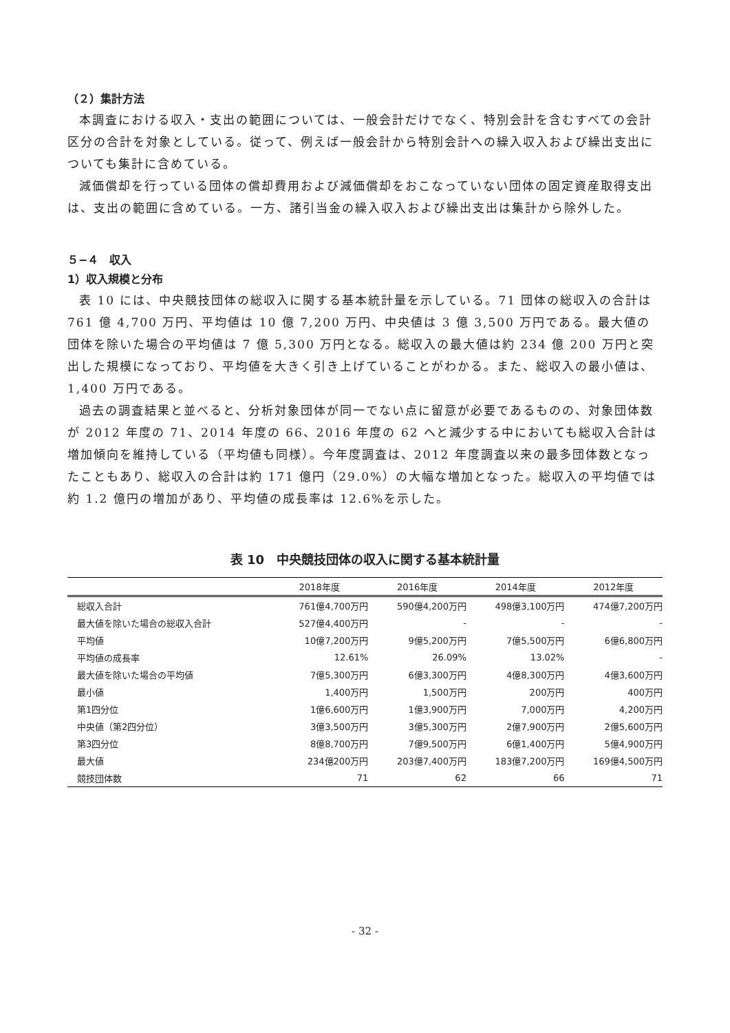（２）集計方法
本調査における収入・支出の範囲については、一般会計だけでなく、特別会計を含むすべての会計区分の合計を対象としている。従って、例えば一般会計から特別会計への繰入収入および繰出支出についても集計に含めている。
減価償却を行っている団体の償却費用および減価償却をおこなっていない団体の固定資産取得支出は、支出の範囲に含めている。一方、諸引当金の繰入収入および繰出支出は集計から除外した。
５−４　収入
1）収入規模と分布
表 10 には、中央競技団体の総収入に関する基本統計量を示している。71 団体の総収入の合計は 761 億 4,700 万円、平均値は 10 億 7,200 万円、中央値は 3 億 3,500 万円である。最大値の団体を除いた場合の平均値は 7 億 5,300 万円となる。総収入の最大値は約 234 億 200 万円と突出した規模になっており、平均値を大きく引き上げていることがわかる。また、総収入の最小値は、1,400 万円である。
過去の調査結果と並べると、分析対象団体が同一でない点に留意が必要であるものの、対象団体数が 2012 年度の 71、2014 年度の 66、2016 年度の 62 へと減少する中においても総収入合計は増加傾向を維持している（平均値も同様）。今年度調査は、2012 年度調査以来の最多団体数となったこともあり、総収入の合計は約 171 億円（29.0%）の大幅な増加となった。総収入の平均値では約 1.2 億円の増加があり、平均値の成長率は 12.6%を示した。
表 10　中央競技団体の収入に関する基本統計量
| | 2018年度 | 2016年度 | 2014年度 | 2012年度 |
| --- | --- | --- | --- | --- |
| 総収入合計 | 761億4,700万円 | 590億4,200万円 | 498億3,100万円 | 474億7,200万円 |
| 最大値を除いた場合の総収入合計 | 527億4,400万円 | - | - | - |
| 平均値 | 10億7,200万円 | 9億5,200万円 | 7億5,500万円 | 6億6,800万円 |
| 平均値の成長率 | 12.61% | 26.09% | 13.02% | - |
| 最大値を除いた場合の平均値 | 7億5,300万円 | 6億3,300万円 | 4億8,300万円 | 4億3,600万円 |
| 最小値 | 1,400万円 | 1,500万円 | 200万円 | 400万円 |
| 第1四分位 | 1億6,600万円 | 1億3,900万円 | 7,000万円 | 4,200万円 |
| 中央値（第2四分位） | 3億3,500万円 | 3億5,300万円 | 2億7,900万円 | 2億5,600万円 |
| 第3四分位 | 8億8,700万円 | 7億9,500万円 | 6億1,400万円 | 5億4,900万円 |
| 最大値 | 234億200万円 | 203億7,400万円 | 183億7,200万円 | 169億4,500万円 |
| 競技団体数 | 71 | 62 | 66 | 71 |
- 32 -